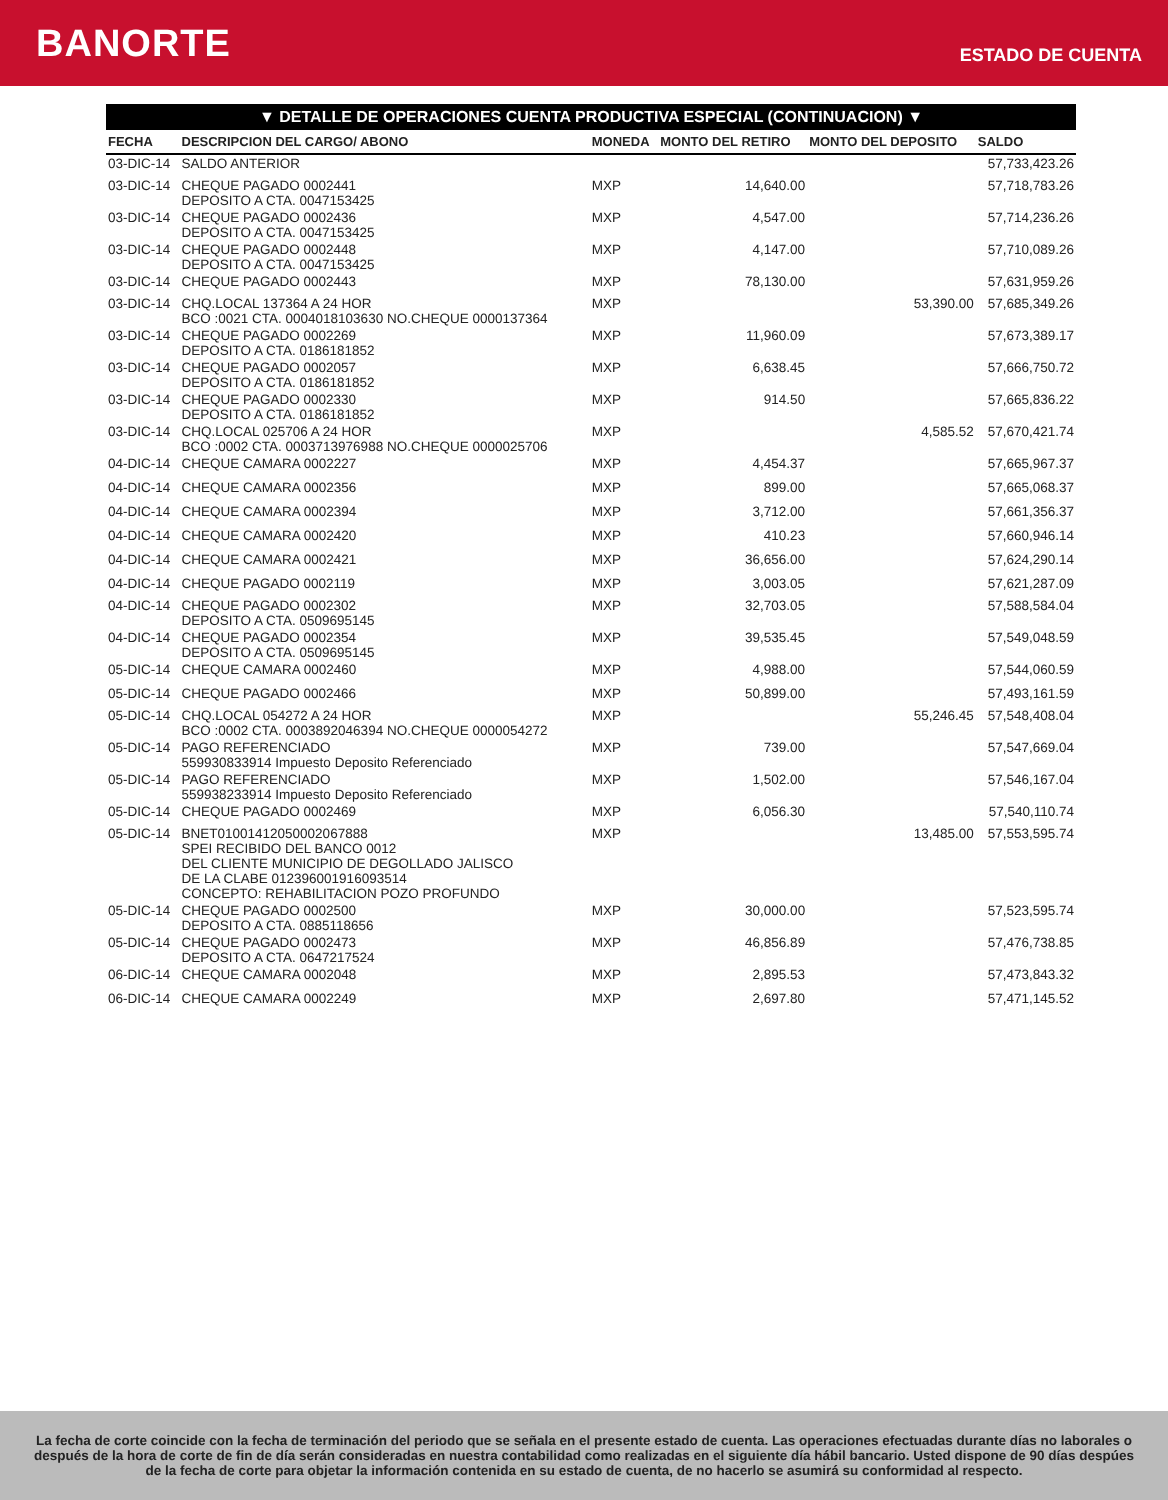BANORTE
ESTADO DE CUENTA
▼ DETALLE DE OPERACIONES CUENTA PRODUCTIVA ESPECIAL (CONTINUACION) ▼
| FECHA | DESCRIPCION DEL CARGO/ ABONO | MONEDA | MONTO DEL RETIRO | MONTO DEL DEPOSITO | SALDO |
| --- | --- | --- | --- | --- | --- |
| 03-DIC-14 | SALDO ANTERIOR | | | | 57,733,423.26 |
| 03-DIC-14 | CHEQUE PAGADO 0002441 DEPOSITO A CTA. 0047153425 | MXP | 14,640.00 | | 57,718,783.26 |
| 03-DIC-14 | CHEQUE PAGADO 0002436 DEPOSITO A CTA. 0047153425 | MXP | 4,547.00 | | 57,714,236.26 |
| 03-DIC-14 | CHEQUE PAGADO 0002448 DEPOSITO A CTA. 0047153425 | MXP | 4,147.00 | | 57,710,089.26 |
| 03-DIC-14 | CHEQUE PAGADO 0002443 | MXP | 78,130.00 | | 57,631,959.26 |
| 03-DIC-14 | CHQ.LOCAL 137364 A 24 HOR BCO :0021 CTA. 0004018103630 NO.CHEQUE 0000137364 | MXP | | 53,390.00 | 57,685,349.26 |
| 03-DIC-14 | CHEQUE PAGADO 0002269 DEPOSITO A CTA. 0186181852 | MXP | 11,960.09 | | 57,673,389.17 |
| 03-DIC-14 | CHEQUE PAGADO 0002057 DEPOSITO A CTA. 0186181852 | MXP | 6,638.45 | | 57,666,750.72 |
| 03-DIC-14 | CHEQUE PAGADO 0002330 DEPOSITO A CTA. 0186181852 | MXP | 914.50 | | 57,665,836.22 |
| 03-DIC-14 | CHQ.LOCAL 025706 A 24 HOR BCO :0002 CTA. 0003713976988 NO.CHEQUE 0000025706 | MXP | | 4,585.52 | 57,670,421.74 |
| 04-DIC-14 | CHEQUE CAMARA 0002227 | MXP | 4,454.37 | | 57,665,967.37 |
| 04-DIC-14 | CHEQUE CAMARA 0002356 | MXP | 899.00 | | 57,665,068.37 |
| 04-DIC-14 | CHEQUE CAMARA 0002394 | MXP | 3,712.00 | | 57,661,356.37 |
| 04-DIC-14 | CHEQUE CAMARA 0002420 | MXP | 410.23 | | 57,660,946.14 |
| 04-DIC-14 | CHEQUE CAMARA 0002421 | MXP | 36,656.00 | | 57,624,290.14 |
| 04-DIC-14 | CHEQUE PAGADO 0002119 | MXP | 3,003.05 | | 57,621,287.09 |
| 04-DIC-14 | CHEQUE PAGADO 0002302 DEPOSITO A CTA. 0509695145 | MXP | 32,703.05 | | 57,588,584.04 |
| 04-DIC-14 | CHEQUE PAGADO 0002354 DEPOSITO A CTA. 0509695145 | MXP | 39,535.45 | | 57,549,048.59 |
| 05-DIC-14 | CHEQUE CAMARA 0002460 | MXP | 4,988.00 | | 57,544,060.59 |
| 05-DIC-14 | CHEQUE PAGADO 0002466 | MXP | 50,899.00 | | 57,493,161.59 |
| 05-DIC-14 | CHQ.LOCAL 054272 A 24 HOR BCO :0002 CTA. 0003892046394 NO.CHEQUE 0000054272 | MXP | | 55,246.45 | 57,548,408.04 |
| 05-DIC-14 | PAGO REFERENCIADO 559930833914 Impuesto Deposito Referenciado | MXP | 739.00 | | 57,547,669.04 |
| 05-DIC-14 | PAGO REFERENCIADO 559938233914 Impuesto Deposito Referenciado | MXP | 1,502.00 | | 57,546,167.04 |
| 05-DIC-14 | CHEQUE PAGADO 0002469 | MXP | 6,056.30 | | 57,540,110.74 |
| 05-DIC-14 | BNET01001412050002067888 SPEI RECIBIDO DEL BANCO 0012 DEL CLIENTE MUNICIPIO DE DEGOLLADO JALISCO DE LA CLABE 012396001916093514 CONCEPTO: REHABILITACION POZO PROFUNDO | MXP | | 13,485.00 | 57,553,595.74 |
| 05-DIC-14 | CHEQUE PAGADO 0002500 DEPOSITO A CTA. 0885118656 | MXP | 30,000.00 | | 57,523,595.74 |
| 05-DIC-14 | CHEQUE PAGADO 0002473 DEPOSITO A CTA. 0647217524 | MXP | 46,856.89 | | 57,476,738.85 |
| 06-DIC-14 | CHEQUE CAMARA 0002048 | MXP | 2,895.53 | | 57,473,843.32 |
| 06-DIC-14 | CHEQUE CAMARA 0002249 | MXP | 2,697.80 | | 57,471,145.52 |
La fecha de corte coincide con la fecha de terminación del periodo que se señala en el presente estado de cuenta. Las operaciones efectuadas durante días no laborales o después de la hora de corte de fin de día serán consideradas en nuestra contabilidad como realizadas en el siguiente día hábil bancario. Usted dispone de 90 días despúes de la fecha de corte para objetar la información contenida en su estado de cuenta, de no hacerlo se asumirá su conformidad al respecto.